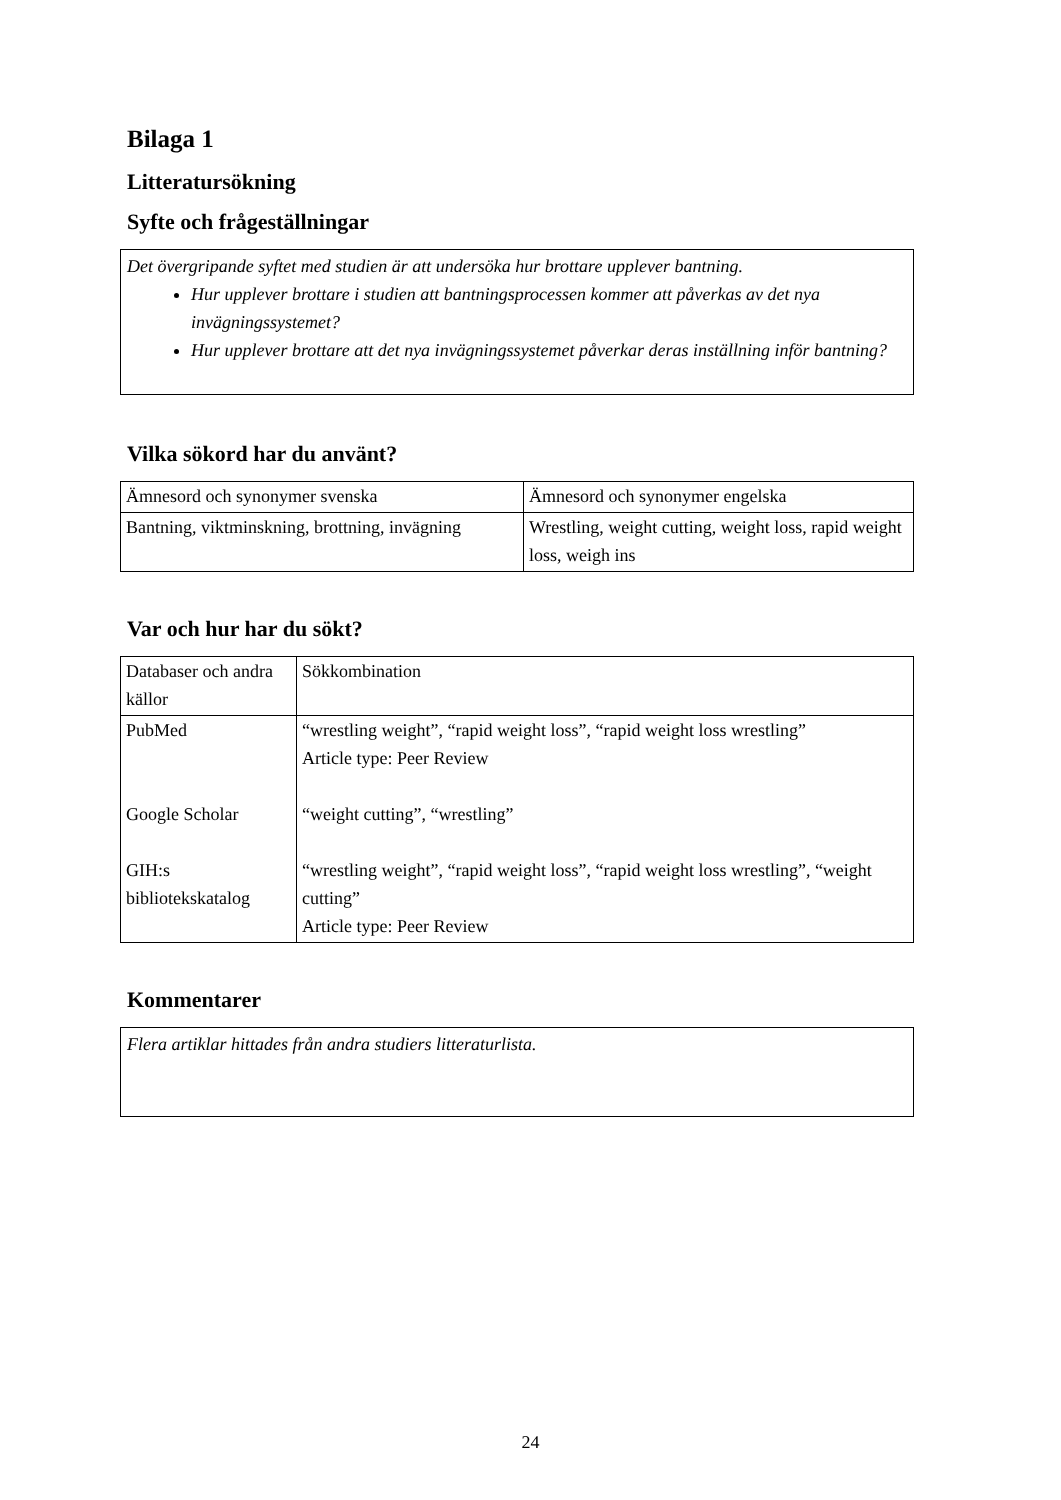Bilaga 1
Litteratursökning
Syfte och frågeställningar
Det övergripande syftet med studien är att undersöka hur brottare upplever bantning.
Hur upplever brottare i studien att bantningsprocessen kommer att påverkas av det nya invägningssystemet?
Hur upplever brottare att det nya invägningssystemet påverkar deras inställning inför bantning?
Vilka sökord har du använt?
| Ämnesord och synonymer svenska | Ämnesord och synonymer engelska |
| Bantning, viktminskning, brottning, invägning | Wrestling, weight cutting, weight loss, rapid weight loss, weigh ins |
Var och hur har du sökt?
| Databaser och andra källor | Sökkombination |
| PubMed Google Scholar GIH:s bibliotekskatalog | “wrestling weight”, “rapid weight loss”, “rapid weight loss wrestling” Article type: Peer Review “weight cutting”, “wrestling” “wrestling weight”, “rapid weight loss”, “rapid weight loss wrestling”, “weight cutting” Article type: Peer Review |
Kommentarer
Flera artiklar hittades från andra studiers litteraturlista.
24